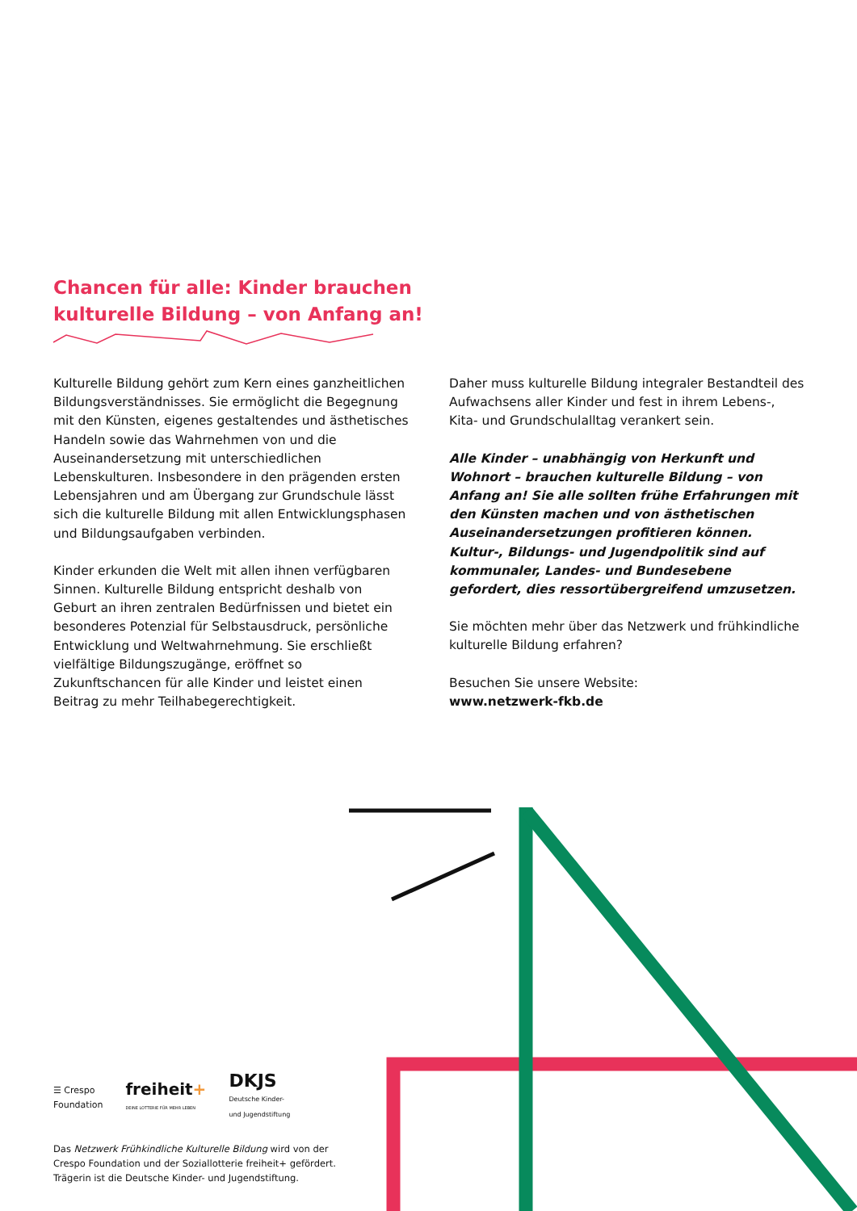Chancen für alle: Kinder brauchen
kulturelle Bildung – von Anfang an!
Kulturelle Bildung gehört zum Kern eines ganzheitlichen Bildungsverständnisses. Sie ermöglicht die Begegnung mit den Künsten, eigenes gestaltendes und ästhetisches Handeln sowie das Wahrnehmen von und die Auseinandersetzung mit unterschiedlichen Lebenskulturen. Insbesondere in den prägenden ersten Lebensjahren und am Übergang zur Grundschule lässt sich die kulturelle Bildung mit allen Entwicklungsphasen und Bildungsaufgaben verbinden.
Kinder erkunden die Welt mit allen ihnen verfügbaren Sinnen. Kulturelle Bildung entspricht deshalb von Geburt an ihren zentralen Bedürfnissen und bietet ein besonderes Potenzial für Selbstausdruck, persönliche Entwicklung und Weltwahrnehmung. Sie erschließt vielfältige Bildungszugänge, eröffnet so Zukunftschancen für alle Kinder und leistet einen Beitrag zu mehr Teilhabegerechtigkeit.
Daher muss kulturelle Bildung integraler Bestandteil des Aufwachsens aller Kinder und fest in ihrem Lebens-, Kita- und Grundschulalltag verankert sein.
Alle Kinder – unabhängig von Herkunft und Wohnort – brauchen kulturelle Bildung – von Anfang an! Sie alle sollten frühe Erfahrungen mit den Künsten machen und von ästhetischen Auseinandersetzungen profitieren können. Kultur-, Bildungs- und Jugendpolitik sind auf kommunaler, Landes- und Bundesebene gefordert, dies ressortübergreifend umzusetzen.
Sie möchten mehr über das Netzwerk und frühkindliche kulturelle Bildung erfahren?
Besuchen Sie unsere Website:
www.netzwerk-fkb.de
☰ Crespo
Foundation
freiheit+
DEINE LOTTERIE FÜR MEHR LEBEN
DKJS
Deutsche Kinder-
und Jugendstiftung
Das Netzwerk Frühkindliche Kulturelle Bildung wird von der Crespo Foundation und der Soziallotterie freiheit+ gefördert. Trägerin ist die Deutsche Kinder- und Jugendstiftung.